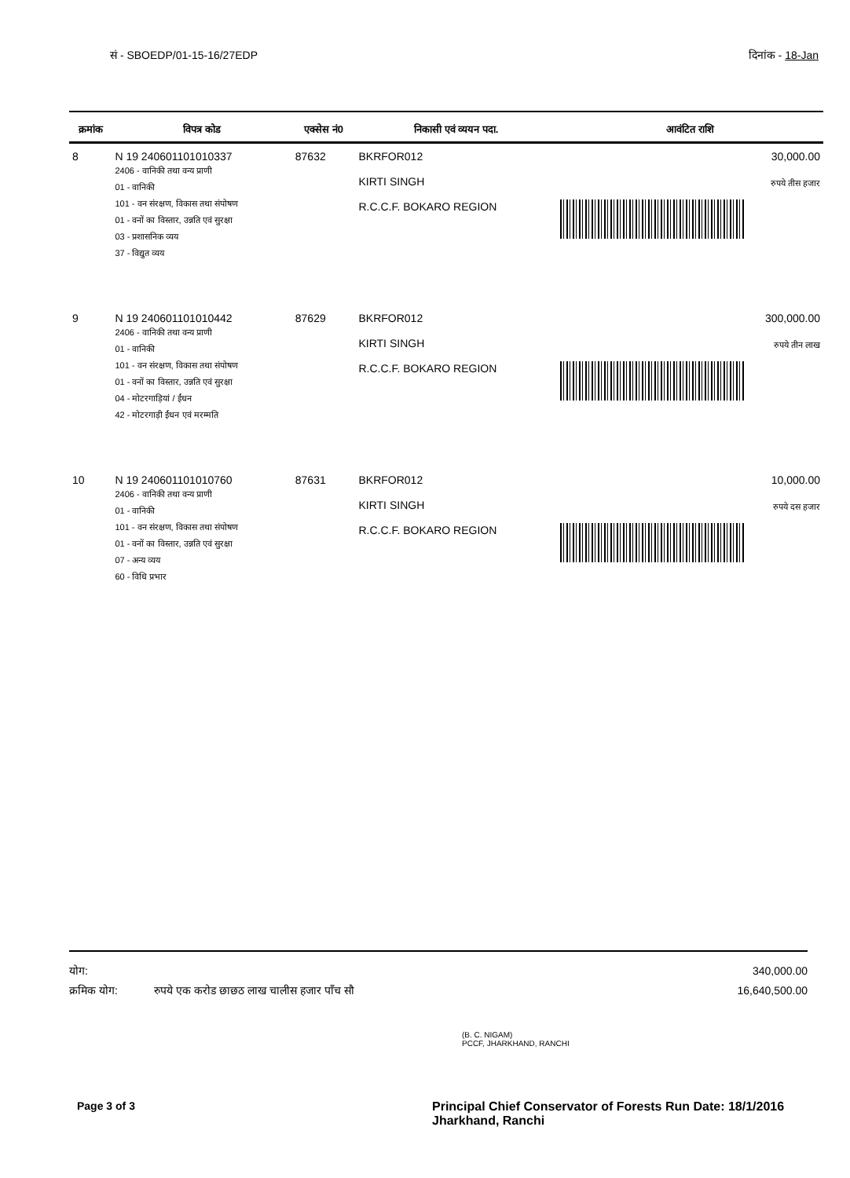सं - SBOEDP/01-15-16/27EDP दिनांक - 18-Jan
| क्रमांक | विपत्र कोड | एक्सेस नं0 | निकासी एवं व्ययन पदा. | आवंटित राशि |
| --- | --- | --- | --- | --- |
| 8 | N 19 240601101010337 2406 - वानिकी तथा वन्य प्राणी 01 - वानिकी 101 - वन संरक्षण, विकास तथा संपोषण 01 - वनों का विस्तार, उन्नति एवं सुरक्षा 03 - प्रशासनिक व्यय 37 - विद्युत व्यय | 87632 | BKRFOR012 KIRTI SINGH R.C.C.F. BOKARO REGION | 30,000.00 रुपये तीस हजार |
| 9 | N 19 240601101010442 2406 - वानिकी तथा वन्य प्राणी 01 - वानिकी 101 - वन संरक्षण, विकास तथा संपोषण 01 - वनों का विस्तार, उन्नति एवं सुरक्षा 04 - मोटरगाड़ियां / ईंधन 42 - मोटरगाड़ी ईंधन एवं मरम्मति | 87629 | BKRFOR012 KIRTI SINGH R.C.C.F. BOKARO REGION | 300,000.00 रुपये तीन लाख |
| 10 | N 19 240601101010760 2406 - वानिकी तथा वन्य प्राणी 01 - वानिकी 101 - वन संरक्षण, विकास तथा संपोषण 01 - वनों का विस्तार, उन्नति एवं सुरक्षा 07 - अन्य व्यय 60 - विधि प्रभार | 87631 | BKRFOR012 KIRTI SINGH R.C.C.F. BOKARO REGION | 10,000.00 रुपये दस हजार |
योग: 340,000.00
क्रमिक योग: रुपये एक करोड छाछठ लाख चालीस हजार पाँच सौ 16,640,500.00
(B. C. NIGAM)
PCCF, JHARKHAND, RANCHI
Page 3 of 3
Principal Chief Conservator of Forests Run Date: 18/1/2016
Jharkhand, Ranchi